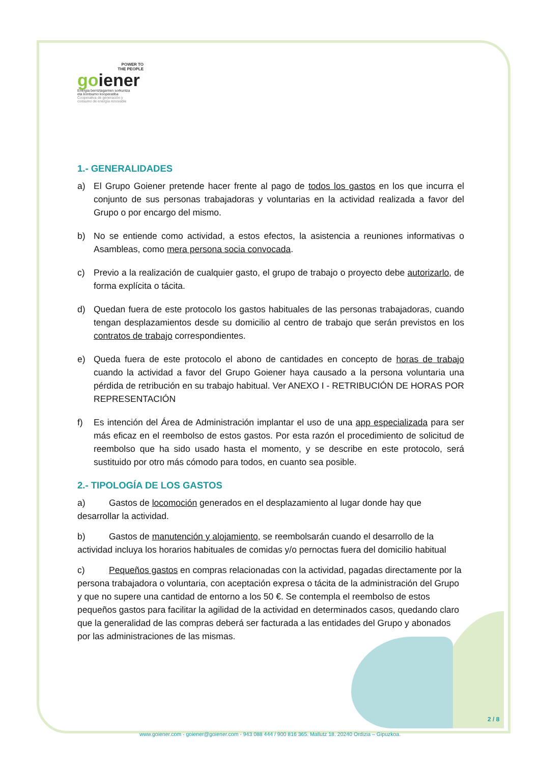POWER TO
THE PEOPLE
goiener
Energia berriztagarrien sorkuntza
eta kontsumo kooperatiba
Cooperativa de generación y
consumo de energía renovable
1.- GENERALIDADES
a) El Grupo Goiener pretende hacer frente al pago de todos los gastos en los que incurra el conjunto de sus personas trabajadoras y voluntarias en la actividad realizada a favor del Grupo o por encargo del mismo.
b) No se entiende como actividad, a estos efectos, la asistencia a reuniones informativas o Asambleas, como mera persona socia convocada.
c) Previo a la realización de cualquier gasto, el grupo de trabajo o proyecto debe autorizarlo, de forma explícita o tácita.
d) Quedan fuera de este protocolo los gastos habituales de las personas trabajadoras, cuando tengan desplazamientos desde su domicilio al centro de trabajo que serán previstos en los contratos de trabajo correspondientes.
e) Queda fuera de este protocolo el abono de cantidades en concepto de horas de trabajo cuando la actividad a favor del Grupo Goiener haya causado a la persona voluntaria una pérdida de retribución en su trabajo habitual. Ver ANEXO I - RETRIBUCIÓN DE HORAS POR REPRESENTACIÓN
f) Es intención del Área de Administración implantar el uso de una app especializada para ser más eficaz en el reembolso de estos gastos. Por esta razón el procedimiento de solicitud de reembolso que ha sido usado hasta el momento, y se describe en este protocolo, será sustituido por otro más cómodo para todos, en cuanto sea posible.
2.- TIPOLOGÍA DE LOS GASTOS
a) Gastos de locomoción generados en el desplazamiento al lugar donde hay que desarrollar la actividad.
b) Gastos de manutención y alojamiento, se reembolsarán cuando el desarrollo de la actividad incluya los horarios habituales de comidas y/o pernoctas fuera del domicilio habitual
c) Pequeños gastos en compras relacionadas con la actividad, pagadas directamente por la persona trabajadora o voluntaria, con aceptación expresa o tácita de la administración del Grupo y que no supere una cantidad de entorno a los 50 €. Se contempla el reembolso de estos pequeños gastos para facilitar la agilidad de la actividad en determinados casos, quedando claro que la generalidad de las compras deberá ser facturada a las entidades del Grupo y abonados por las administraciones de las mismas.
2 / 8
www.goiener.com - goiener@goiener.com - 943 088 444 / 900 816 365. Mallutz 18. 20240 Ordizia – Gipuzkoa.